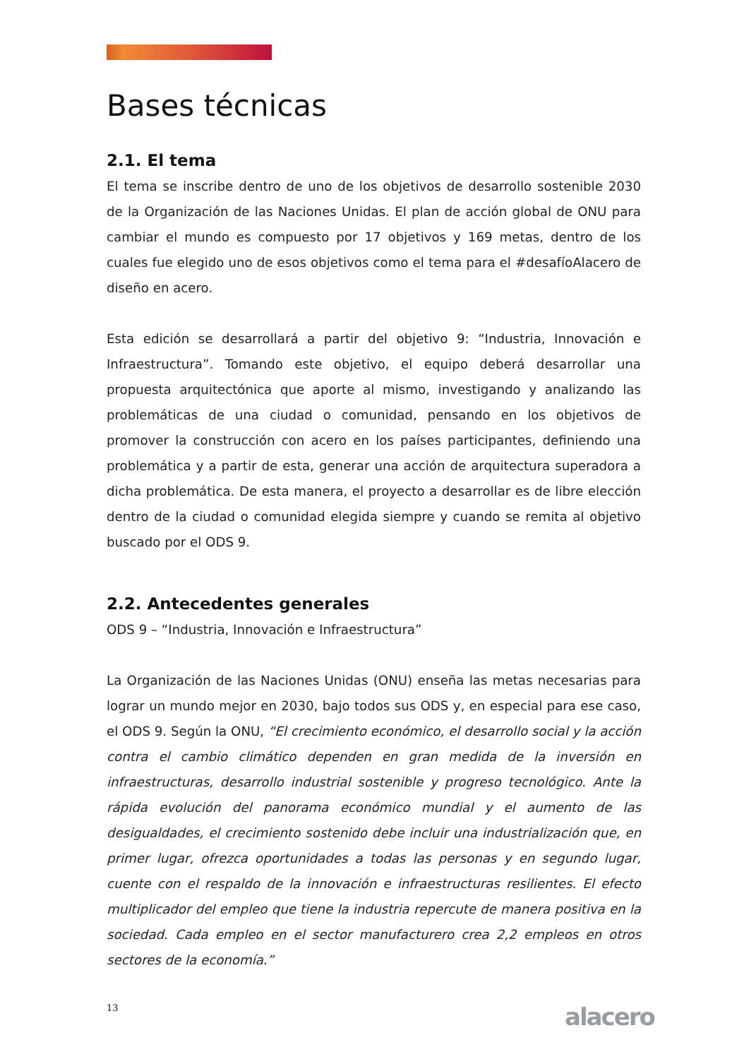Bases técnicas
2.1. El tema
El tema se inscribe dentro de uno de los objetivos de desarrollo sostenible 2030 de la Organización de las Naciones Unidas. El plan de acción global de ONU para cambiar el mundo es compuesto por 17 objetivos y 169 metas, dentro de los cuales fue elegido uno de esos objetivos como el tema para el #desafíoAlacero de diseño en acero.
Esta edición se desarrollará a partir del objetivo 9: “Industria, Innovación e Infraestructura”. Tomando este objetivo, el equipo deberá desarrollar una propuesta arquitectónica que aporte al mismo, investigando y analizando las problemáticas de una ciudad o comunidad, pensando en los objetivos de promover la construcción con acero en los países participantes, definiendo una problemática y a partir de esta, generar una acción de arquitectura superadora a dicha problemática. De esta manera, el proyecto a desarrollar es de libre elección dentro de la ciudad o comunidad elegida siempre y cuando se remita al objetivo buscado por el ODS 9.
2.2. Antecedentes generales
ODS 9 – “Industria, Innovación e Infraestructura”
La Organización de las Naciones Unidas (ONU) enseña las metas necesarias para lograr un mundo mejor en 2030, bajo todos sus ODS y, en especial para ese caso, el ODS 9. Según la ONU, “El crecimiento económico, el desarrollo social y la acción contra el cambio climático dependen en gran medida de la inversión en infraestructuras, desarrollo industrial sostenible y progreso tecnológico. Ante la rápida evolución del panorama económico mundial y el aumento de las desigualdades, el crecimiento sostenido debe incluir una industrialización que, en primer lugar, ofrezca oportunidades a todas las personas y en segundo lugar, cuente con el respaldo de la innovación e infraestructuras resilientes. El efecto multiplicador del empleo que tiene la industria repercute de manera positiva en la sociedad. Cada empleo en el sector manufacturero crea 2,2 empleos en otros sectores de la economía.”
13 alacero